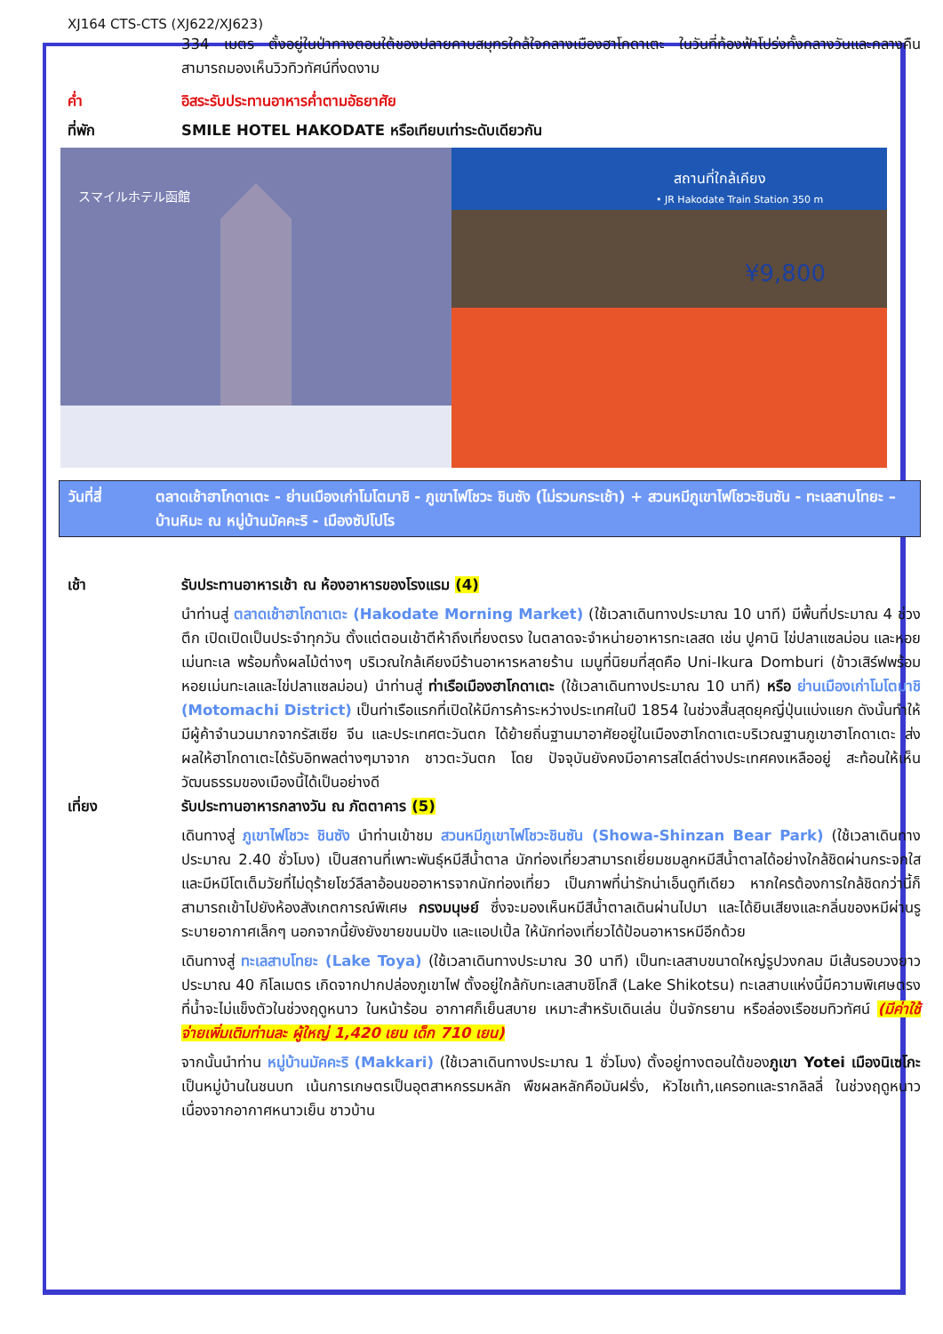XJ164 CTS-CTS (XJ622/XJ623)
334 เมตร ตั้งอยู่ในป่าทางตอนใต้ของปลายคาบสมุทรใกล้ใจกลางเมืองฮาโกดาเตะ ในวันที่ท้องฟ้าโปร่งทั้งกลางวันและกลางคืน สามารถมองเห็นวิวทิวทัศน์ที่งดงาม
ค่ำ อิสระรับประทานอาหารค่ำตามอัธยาศัย
ที่พัก SMILE HOTEL HAKODATE หรือเทียบเท่าระดับเดียวกัน
スマイルホテル函館
สถานที่ใกล้เคียง
• JR Hakodate Train Station 350 m
¥9,800
วันที่สี่ ตลาดเช้าฮาโกดาเตะ - ย่านเมืองเก่าโมโตมาชิ - ภูเขาไฟโชวะ ชินซัง (ไม่รวมกระเช้า) + สวนหมีภูเขาไฟโชวะชินซัน - ทะเลสาบโทยะ – บ้านหิมะ ณ หมู่บ้านมัคคะริ - เมืองซัปโปโร
เช้า รับประทานอาหารเช้า ณ ห้องอาหารของโรงแรม (4)
นำท่านสู่ ตลาดเช้าฮาโกดาเตะ (Hakodate Morning Market) (ใช้เวลาเดินทางประมาณ 10 นาที) มีพื้นที่ประมาณ 4 ช่วงตึก เปิดเปิดเป็นประจำทุกวัน ตั้งแต่ตอนเช้าตีห้าถึงเที่ยงตรง ในตลาดจะจำหน่ายอาหารทะเลสด เช่น ปูคานิ ไข่ปลาแซลม่อน และหอยเม่นทะเล พร้อมทั้งผลไม้ต่างๆ บริเวณใกล้เคียงมีร้านอาหารหลายร้าน เมนูที่นิยมที่สุดคือ Uni-Ikura Domburi (ข้าวเสิร์ฟพร้อมหอยเม่นทะเลและไข่ปลาแซลม่อน) นำท่านสู่ ท่าเรือเมืองฮาโกดาเตะ (ใช้เวลาเดินทางประมาณ 10 นาที) หรือ ย่านเมืองเก่าโมโตมาชิ (Motomachi District) เป็นท่าเรือแรกที่เปิดให้มีการค้าระหว่างประเทศในปี 1854 ในช่วงสิ้นสุดยุคญี่ปุ่นแบ่งแยก ดังนั้นทำให้มีผู้ค้าจำนวนมากจากรัสเซีย จีน และประเทศตะวันตก ได้ย้ายถิ่นฐานมาอาศัยอยู่ในเมืองฮาโกดาเตะบริเวณฐานภูเขาฮาโกดาเตะ ส่งผลให้ฮาโกดาเตะได้รับอิทพลต่างๆมาจาก ชาวตะวันตก โดย ปัจจุบันยังคงมีอาคารสไตล์ต่างประเทศคงเหลืออยู่ สะท้อนให้เห็นวัฒนธรรมของเมืองนี้ได้เป็นอย่างดี
เที่ยง รับประทานอาหารกลางวัน ณ ภัตตาคาร (5)
เดินทางสู่ ภูเขาไฟโชวะ ชินซัง นำท่านเข้าชม สวนหมีภูเขาไฟโชวะชินซัน (Showa-Shinzan Bear Park) (ใช้เวลาเดินทางประมาณ 2.40 ชั่วโมง) เป็นสถานที่เพาะพันธุ์หมีสีน้ำตาล นักท่องเที่ยวสามารถเยี่ยมชมลูกหมีสีน้ำตาลได้อย่างใกล้ชิดผ่านกระจกใส และมีหมีโตเต็มวัยที่ไม่ดุร้ายโชว์ลีลาอ้อนขออาหารจากนักท่องเที่ยว เป็นภาพที่น่ารักน่าเอ็นดูทีเดียว หากใครต้องการใกล้ชิดกว่านี้ก็สามารถเข้าไปยังห้องสังเกตการณ์พิเศษ กรงมนุษย์ ซึ่งจะมองเห็นหมีสีน้ำตาลเดินผ่านไปมา และได้ยินเสียงและกลิ่นของหมีผ่านรูระบายอากาศเล็กๆ นอกจากนี้ยังยังขายขนมปัง และแอปเปิ้ล ให้นักท่องเที่ยวได้ป้อนอาหารหมีอีกด้วย
เดินทางสู่ ทะเลสาบโทยะ (Lake Toya) (ใช้เวลาเดินทางประมาณ 30 นาที) เป็นทะเลสาบขนาดใหญ่รูปวงกลม มีเส้นรอบวงยาวประมาณ 40 กิโลเมตร เกิดจากปากปล่องภูเขาไฟ ตั้งอยู่ใกล้กับทะเลสาบชิโกสึ (Lake Shikotsu) ทะเลสาบแห่งนี้มีความพิเศษตรงที่น้ำจะไม่แข็งตัวในช่วงฤดูหนาว ในหน้าร้อน อากาศก็เย็นสบาย เหมาะสำหรับเดินเล่น ปั่นจักรยาน หรือล่องเรือชมทิวทัศน์ (มีค่าใช้จ่ายเพิ่มเติมท่านละ ผู้ใหญ่ 1,420 เยน เด็ก 710 เยน)
จากนั้นนำท่าน หมู่บ้านมัคคะริ (Makkari) (ใช้เวลาเดินทางประมาณ 1 ชั่วโมง) ตั้งอยู่ทางตอนใต้ของภูเขา Yotei เมืองนิเซโกะ เป็นหมู่บ้านในชนบท เน้นการเกษตรเป็นอุตสาหกรรมหลัก พืชผลหลักคือมันฝรั่ง, หัวไชเท้า,แครอทและรากลิลลี่ ในช่วงฤดูหนาวเนื่องจากอากาศหนาวเย็น ชาวบ้าน